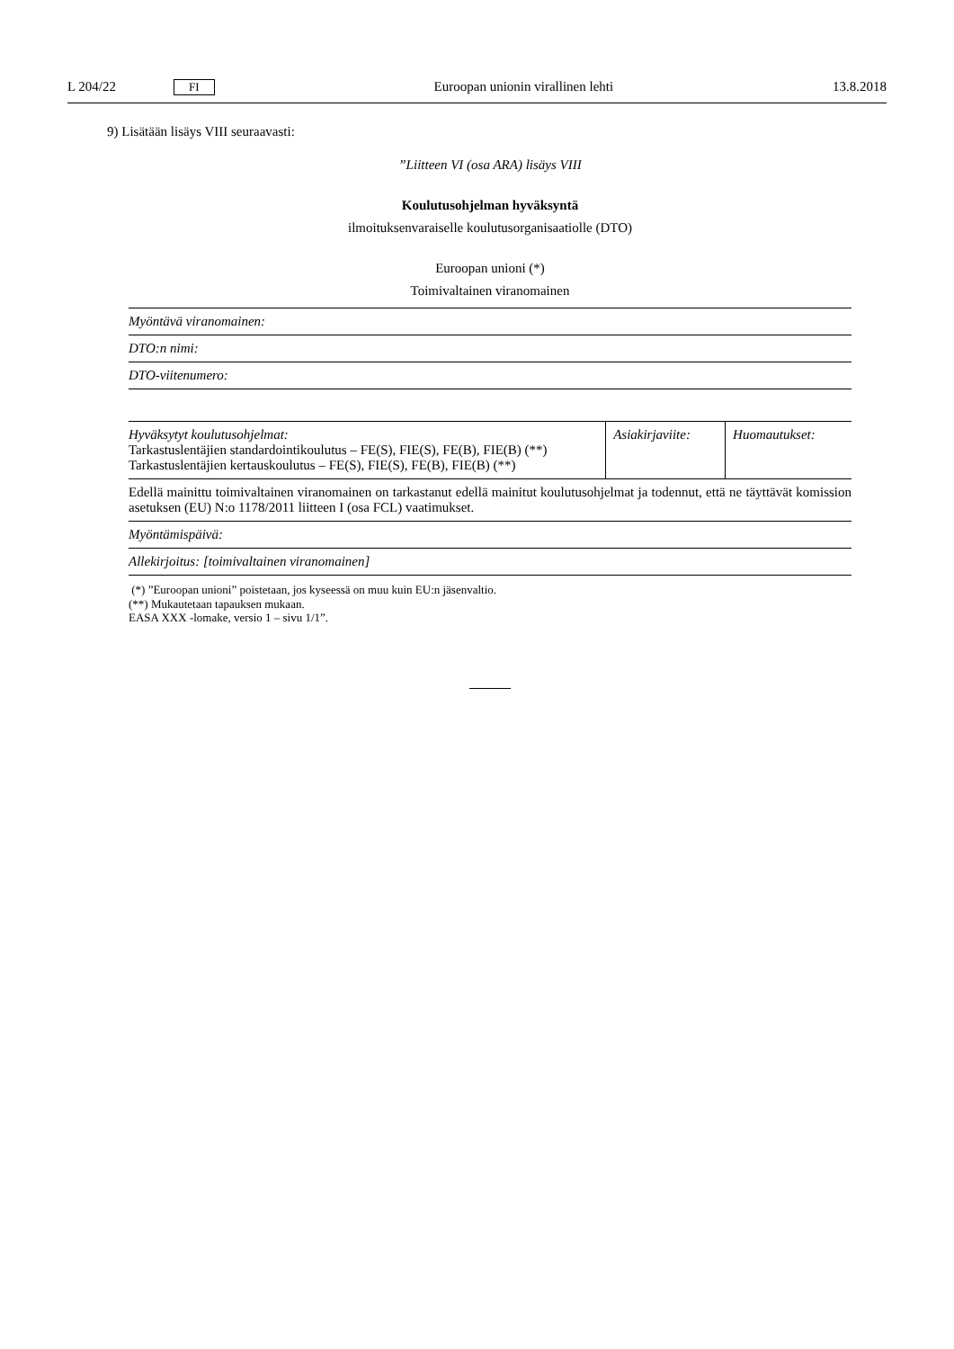L 204/22 FI Euroopan unionin virallinen lehti 13.8.2018
9) Lisätään lisäys VIII seuraavasti:
”Liitteen VI (osa ARA) lisäys VIII
Koulutusohjelman hyväksyntä
ilmoituksenvaraiselle koulutusorganisaatiolle (DTO)
Euroopan unioni (*)
Toimivaltainen viranomainen
| Myöntävä viranomainen: |
| DTO:n nimi: |
| DTO-viitenumero: |
| Hyväksytyt koulutusohjelmat: Tarkastuslentäjien standardointikoulutus – FE(S), FIE(S), FE(B), FIE(B) (**) Tarkastuslentäjien kertauskoulutus – FE(S), FIE(S), FE(B), FIE(B) (**) | Asiakirjaviite: | Huomautukset: |
| Edellä mainittu toimivaltainen viranomainen on tarkastanut edellä mainitut koulutusohjelmat ja todennut, että ne täyttävät komission asetuksen (EU) N:o 1178/2011 liitteen I (osa FCL) vaatimukset. |
| Myöntämispäivä: |
| Allekirjoitus: [toimivaltainen viranomainen] |
(*) ”Euroopan unioni” poistetaan, jos kyseessä on muu kuin EU:n jäsenvaltio.
(**) Mukautetaan tapauksen mukaan.
EASA XXX -lomake, versio 1 – sivu 1/1”.